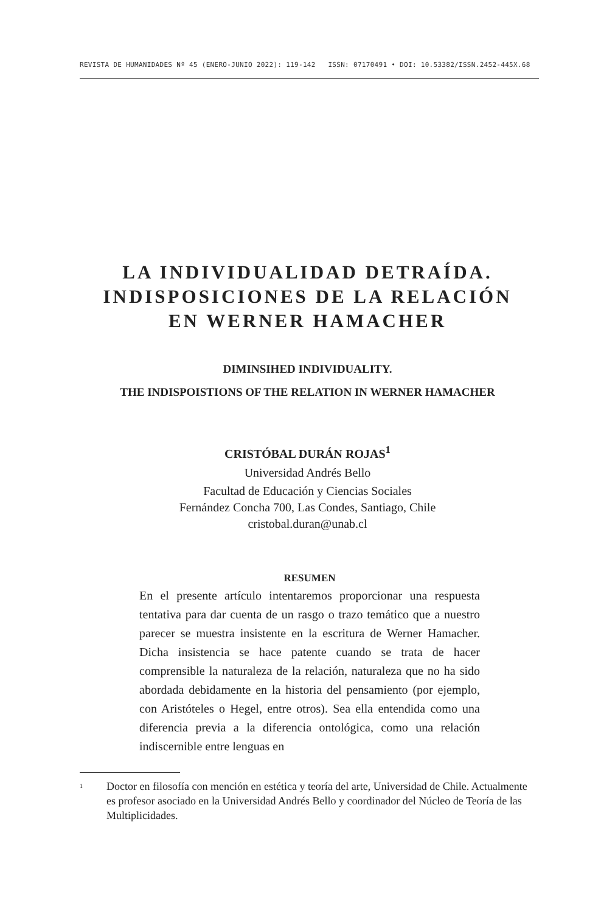REVISTA DE HUMANIDADES Nº 45 (ENERO-JUNIO 2022): 119-142 ISSN: 07170491 • DOI: 10.53382/ISSN.2452-445X.68
LA INDIVIDUALIDAD DETRAÍDA.
INDISPOSICIONES DE LA RELACIÓN
EN WERNER HAMACHER
DIMINSIHED INDIVIDUALITY.
THE INDISPOISTIONS OF THE RELATION IN WERNER HAMACHER
CRISTÓBAL DURÁN ROJAS<sup>1</sup>
Universidad Andrés Bello
Facultad de Educación y Ciencias Sociales
Fernández Concha 700, Las Condes, Santiago, Chile
cristobal.duran@unab.cl
RESUMEN
En el presente artículo intentaremos proporcionar una respuesta tentativa para dar cuenta de un rasgo o trazo temático que a nuestro parecer se muestra insistente en la escritura de Werner Hamacher. Dicha insistencia se hace patente cuando se trata de hacer comprensible la naturaleza de la relación, naturaleza que no ha sido abordada debidamente en la historia del pensamiento (por ejemplo, con Aristóteles o Hegel, entre otros). Sea ella entendida como una diferencia previa a la diferencia ontológica, como una relación indiscernible entre lenguas en
1
Doctor en filosofía con mención en estética y teoría del arte, Universidad de Chile. Actualmente es profesor asociado en la Universidad Andrés Bello y coordinador del Núcleo de Teoría de las Multiplicidades.